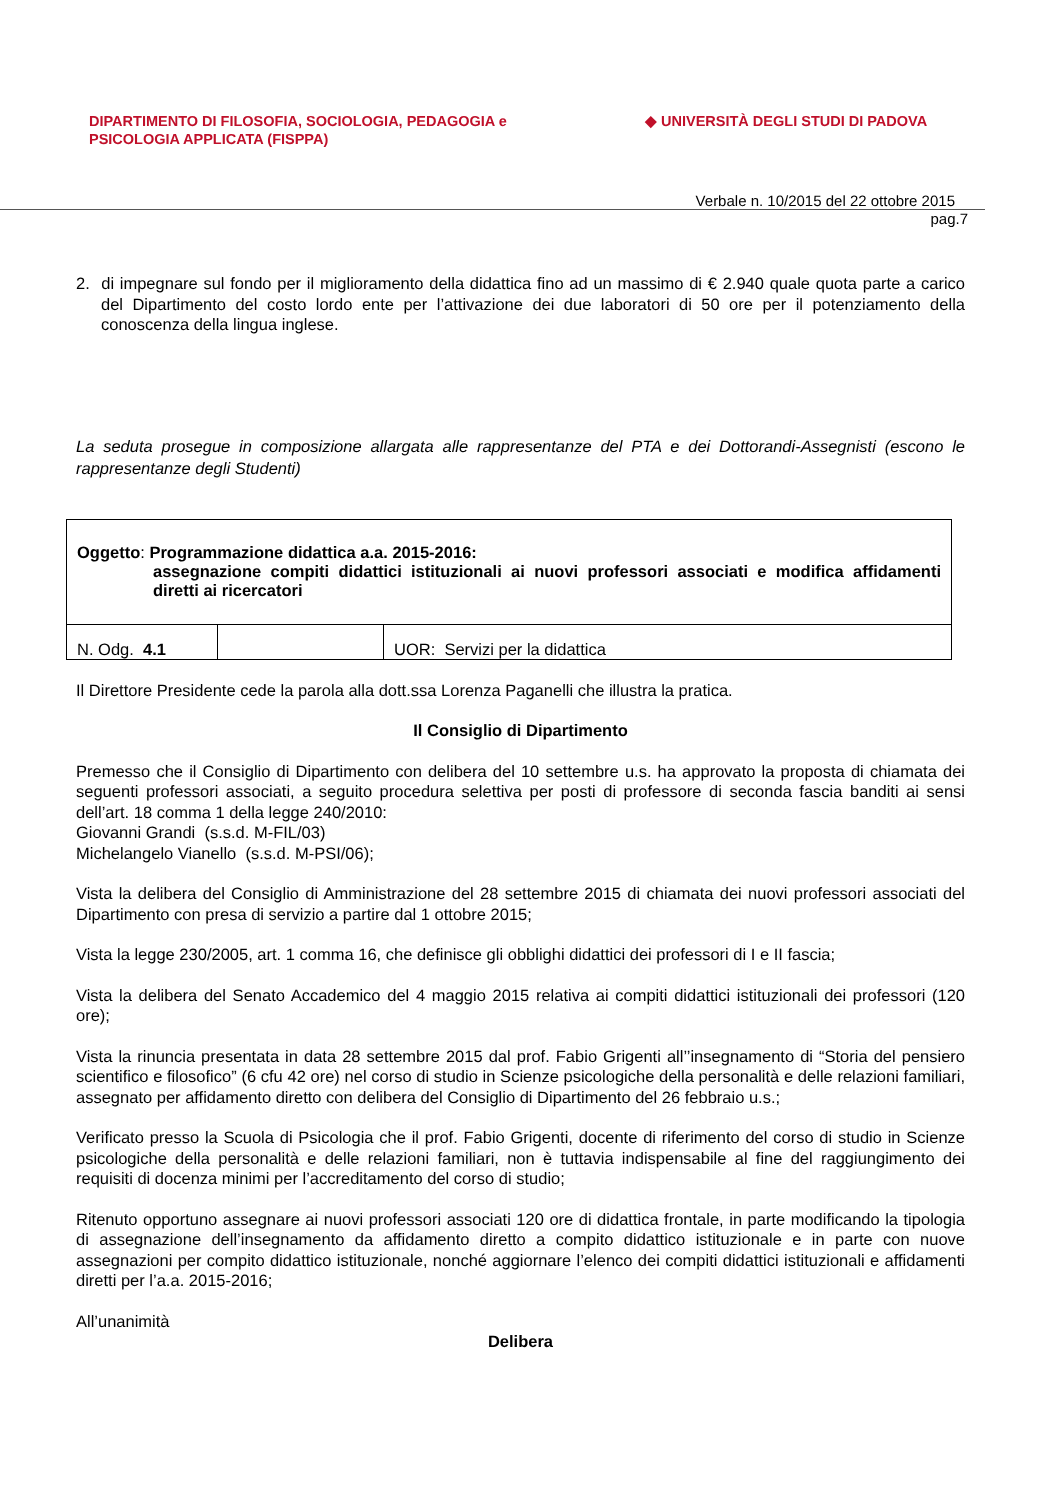DIPARTIMENTO DI FILOSOFIA, SOCIOLOGIA, PEDAGOGIA e
PSICOLOGIA APPLICATA (FISPPA)
◆ UNIVERSITÀ DEGLI STUDI DI PADOVA
Verbale n. 10/2015 del 22 ottobre 2015
pag.7
2. di impegnare sul fondo per il miglioramento della didattica fino ad un massimo di € 2.940 quale quota parte a carico del Dipartimento del costo lordo ente per l’attivazione dei due laboratori di 50 ore per il potenziamento della conoscenza della lingua inglese.
La seduta prosegue in composizione allargata alle rappresentanze del PTA e dei Dottorandi-Assegnisti (escono le rappresentanze degli Studenti)
| Oggetto : Programmazione didattica a.a. 2015-2016: assegnazione compiti didattici istituzionali ai nuovi professori associati e modifica affidamenti diretti ai ricercatori | | |
| N. Odg. 4.1 | | UOR: Servizi per la didattica |
Il Direttore Presidente cede la parola alla dott.ssa Lorenza Paganelli che illustra la pratica.
Il Consiglio di Dipartimento
Premesso che il Consiglio di Dipartimento con delibera del 10 settembre u.s. ha approvato la proposta di chiamata dei seguenti professori associati, a seguito procedura selettiva per posti di professore di seconda fascia banditi ai sensi dell’art. 18 comma 1 della legge 240/2010:
Giovanni Grandi (s.s.d. M-FIL/03)
Michelangelo Vianello (s.s.d. M-PSI/06);
Vista la delibera del Consiglio di Amministrazione del 28 settembre 2015 di chiamata dei nuovi professori associati del Dipartimento con presa di servizio a partire dal 1 ottobre 2015;
Vista la legge 230/2005, art. 1 comma 16, che definisce gli obblighi didattici dei professori di I e II fascia;
Vista la delibera del Senato Accademico del 4 maggio 2015 relativa ai compiti didattici istituzionali dei professori (120 ore);
Vista la rinuncia presentata in data 28 settembre 2015 dal prof. Fabio Grigenti all’’insegnamento di “Storia del pensiero scientifico e filosofico” (6 cfu 42 ore) nel corso di studio in Scienze psicologiche della personalità e delle relazioni familiari, assegnato per affidamento diretto con delibera del Consiglio di Dipartimento del 26 febbraio u.s.;
Verificato presso la Scuola di Psicologia che il prof. Fabio Grigenti, docente di riferimento del corso di studio in Scienze psicologiche della personalità e delle relazioni familiari, non è tuttavia indispensabile al fine del raggiungimento dei requisiti di docenza minimi per l’accreditamento del corso di studio;
Ritenuto opportuno assegnare ai nuovi professori associati 120 ore di didattica frontale, in parte modificando la tipologia di assegnazione dell’insegnamento da affidamento diretto a compito didattico istituzionale e in parte con nuove assegnazioni per compito didattico istituzionale, nonché aggiornare l’elenco dei compiti didattici istituzionali e affidamenti diretti per l’a.a. 2015-2016;
All’unanimità
Delibera